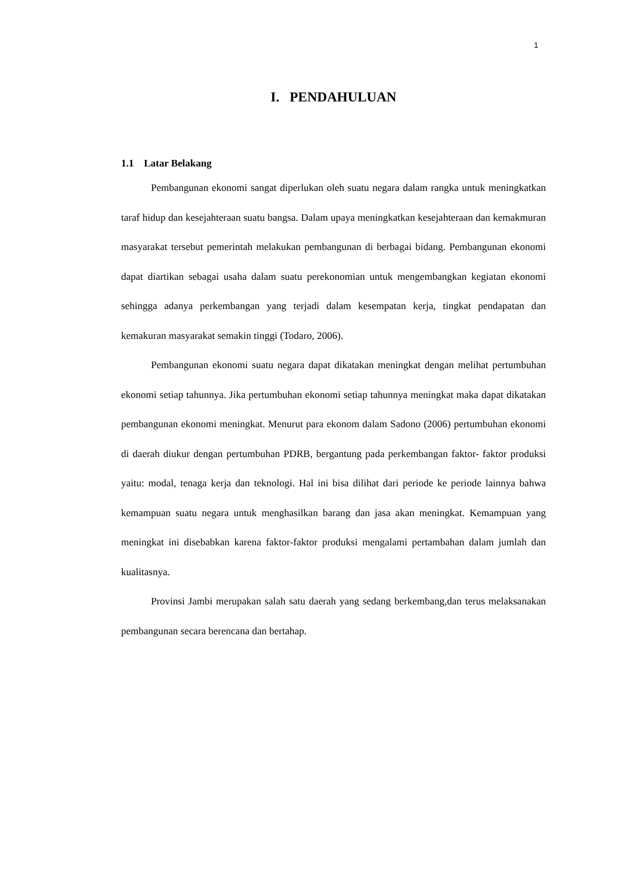1
I. PENDAHULUAN
1.1 Latar Belakang
Pembangunan ekonomi sangat diperlukan oleh suatu negara dalam rangka untuk meningkatkan taraf hidup dan kesejahteraan suatu bangsa. Dalam upaya meningkatkan kesejahteraan dan kemakmuran masyarakat tersebut pemerintah melakukan pembangunan di berbagai bidang. Pembangunan ekonomi dapat diartikan sebagai usaha dalam suatu perekonomian untuk mengembangkan kegiatan ekonomi sehingga adanya perkembangan yang terjadi dalam kesempatan kerja, tingkat pendapatan dan kemakuran masyarakat semakin tinggi (Todaro, 2006).
Pembangunan ekonomi suatu negara dapat dikatakan meningkat dengan melihat pertumbuhan ekonomi setiap tahunnya. Jika pertumbuhan ekonomi setiap tahunnya meningkat maka dapat dikatakan pembangunan ekonomi meningkat. Menurut para ekonom dalam Sadono (2006) pertumbuhan ekonomi di daerah diukur dengan pertumbuhan PDRB, bergantung pada perkembangan faktor- faktor produksi yaitu: modal, tenaga kerja dan teknologi. Hal ini bisa dilihat dari periode ke periode lainnya bahwa kemampuan suatu negara untuk menghasilkan barang dan jasa akan meningkat. Kemampuan yang meningkat ini disebabkan karena faktor-faktor produksi mengalami pertambahan dalam jumlah dan kualitasnya.
Provinsi Jambi merupakan salah satu daerah yang sedang berkembang,dan terus melaksanakan pembangunan secara berencana dan bertahap.